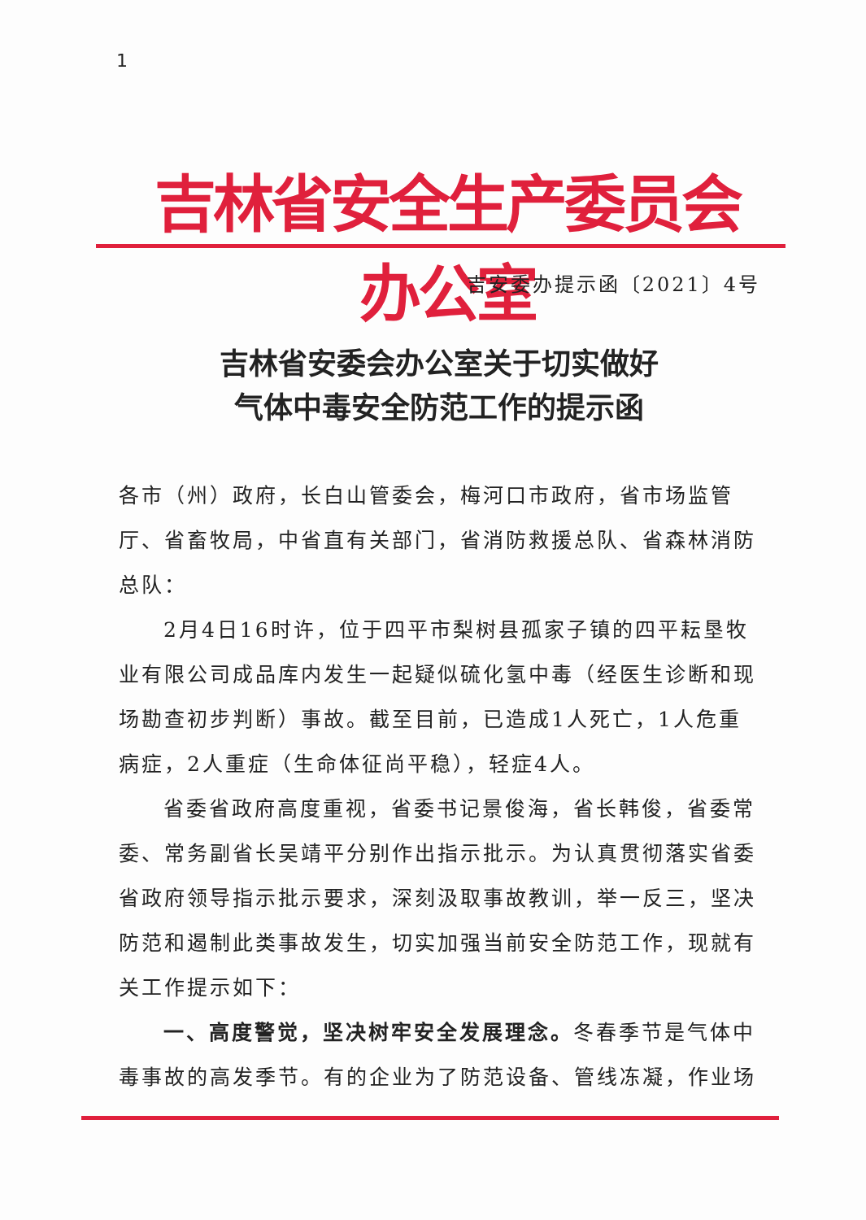1
吉林省安全生产委员会办公室
吉安委办提示函〔2021〕4号
吉林省安委会办公室关于切实做好
气体中毒安全防范工作的提示函
各市（州）政府，长白山管委会，梅河口市政府，省市场监管厅、省畜牧局，中省直有关部门，省消防救援总队、省森林消防总队：
2月4日16时许，位于四平市梨树县孤家子镇的四平耘垦牧业有限公司成品库内发生一起疑似硫化氢中毒（经医生诊断和现场勘查初步判断）事故。截至目前，已造成1人死亡，1人危重病症，2人重症（生命体征尚平稳），轻症4人。
省委省政府高度重视，省委书记景俊海，省长韩俊，省委常委、常务副省长吴靖平分别作出指示批示。为认真贯彻落实省委省政府领导指示批示要求，深刻汲取事故教训，举一反三，坚决防范和遏制此类事故发生，切实加强当前安全防范工作，现就有关工作提示如下：
一、高度警觉，坚决树牢安全发展理念。冬春季节是气体中毒事故的高发季节。有的企业为了防范设备、管线冻凝，作业场